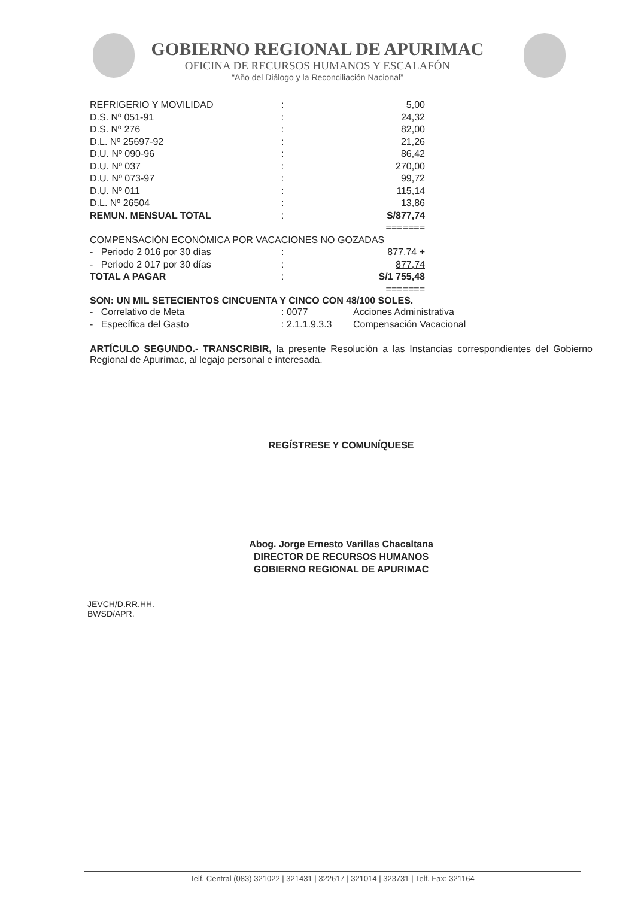GOBIERNO REGIONAL DE APURIMAC
OFICINA DE RECURSOS HUMANOS Y ESCALAFÓN
“Año del Diálogo y la Reconciliación Nacional”
| REFRIGERIO Y MOVILIDAD | : | 5,00 |
| D.S. Nº 051-91 | : | 24,32 |
| D.S. Nº 276 | : | 82,00 |
| D.L. Nº 25697-92 | : | 21,26 |
| D.U. Nº 090-96 | : | 86,42 |
| D.U. Nº 037 | : | 270,00 |
| D.U. Nº 073-97 | : | 99,72 |
| D.U. Nº 011 | : | 115,14 |
| D.L. Nº 26504 | : | 13,86 |
| REMUN. MENSUAL TOTAL | : | S/877,74 |
| | | ======= |
| COMPENSACIÓN ECONÓMICA POR VACACIONES NO GOZADAS | | |
| - Periodo 2 016 por 30 días | : | 877,74 + |
| - Periodo 2 017 por 30 días | : | 877,74 |
| TOTAL A PAGAR | : | S/1 755,48 |
| | | ======= |
SON: UN MIL SETECIENTOS CINCUENTA Y CINCO CON 48/100 SOLES.
| - Correlativo de Meta | : 0077 | Acciones Administrativa |
| - Específica del Gasto | : 2.1.1.9.3.3 | Compensación Vacacional |
ARTÍCULO SEGUNDO.- TRANSCRIBIR, la presente Resolución a las Instancias correspondientes del Gobierno Regional de Apurímac, al legajo personal e interesada.
REGÍSTRESE Y COMUNÍQUESE
Abog. Jorge Ernesto Varillas Chacaltana
DIRECTOR DE RECURSOS HUMANOS
GOBIERNO REGIONAL DE APURIMAC
JEVCH/D.RR.HH.
BWSD/APR.
Telf. Central (083) 321022 | 321431 | 322617 | 321014 | 323731 | Telf. Fax: 321164